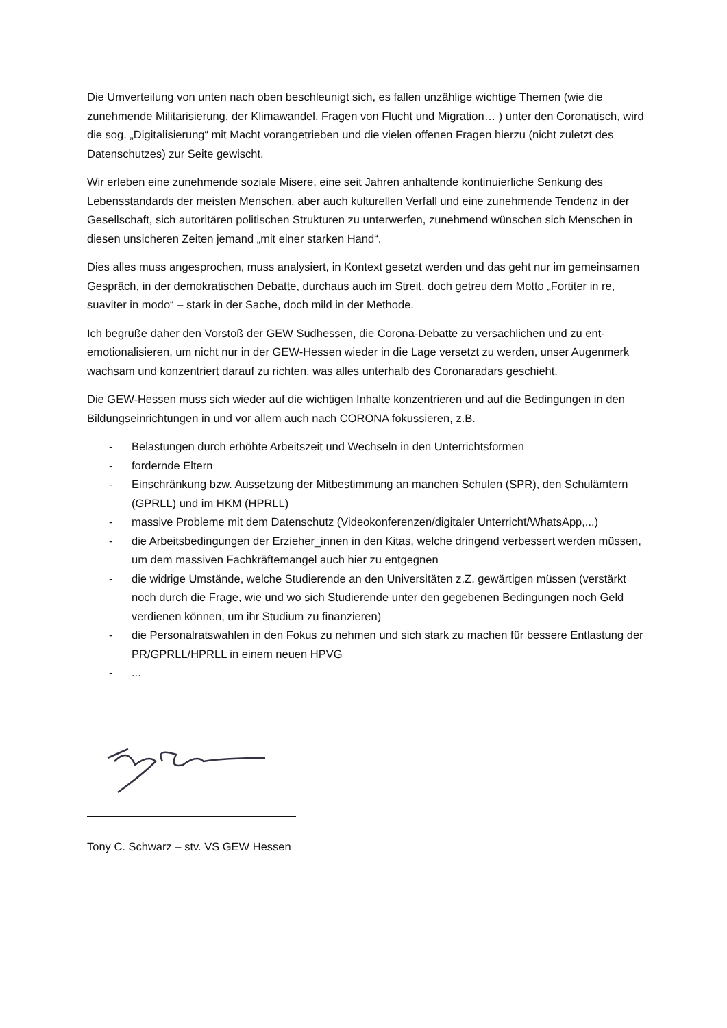Die Umverteilung von unten nach oben beschleunigt sich, es fallen unzählige wichtige Themen (wie die zunehmende Militarisierung, der Klimawandel, Fragen von Flucht und Migration… ) unter den Coronatisch, wird die sog. „Digitalisierung“ mit Macht vorangetrieben und die vielen offenen Fragen hierzu (nicht zuletzt des Datenschutzes) zur Seite gewischt.
Wir erleben eine zunehmende soziale Misere, eine seit Jahren anhaltende kontinuierliche Senkung des Lebensstandards der meisten Menschen, aber auch kulturellen Verfall und eine zunehmende Tendenz in der Gesellschaft, sich autoritären politischen Strukturen zu unterwerfen, zunehmend wünschen sich Menschen in diesen unsicheren Zeiten jemand „mit einer starken Hand“.
Dies alles muss angesprochen, muss analysiert, in Kontext gesetzt werden und das geht nur im gemeinsamen Gespräch, in der demokratischen Debatte, durchaus auch im Streit, doch getreu dem Motto „Fortiter in re, suaviter in modo“ – stark in der Sache, doch mild in der Methode.
Ich begrüße daher den Vorstoß der GEW Südhessen, die Corona-Debatte zu versachlichen und zu ent-emotionalisieren, um nicht nur in der GEW-Hessen wieder in die Lage versetzt zu werden, unser Augenmerk wachsam und konzentriert darauf zu richten, was alles unterhalb des Coronaradars geschieht.
Die GEW-Hessen muss sich wieder auf die wichtigen Inhalte konzentrieren und auf die Bedingungen in den Bildungseinrichtungen in und vor allem auch nach CORONA fokussieren, z.B.
- Belastungen durch erhöhte Arbeitszeit und Wechseln in den Unterrichtsformen
- fordernde Eltern
- Einschränkung bzw. Aussetzung der Mitbestimmung an manchen Schulen (SPR), den Schulämtern (GPRLL) und im HKM (HPRLL)
- massive Probleme mit dem Datenschutz (Videokonferenzen/digitaler Unterricht/WhatsApp,...)
- die Arbeitsbedingungen der Erzieher_innen in den Kitas, welche dringend verbessert werden müssen, um dem massiven Fachkräftemangel auch hier zu entgegnen
- die widrige Umstände, welche Studierende an den Universitäten z.Z. gewärtigen müssen (verstärkt noch durch die Frage, wie und wo sich Studierende unter den gegebenen Bedingungen noch Geld verdienen können, um ihr Studium zu finanzieren)
- die Personalratswahlen in den Fokus zu nehmen und sich stark zu machen für bessere Entlastung der PR/GPRLL/HPRLL in einem neuen HPVG
-...
Tony C. Schwarz – stv. VS GEW Hessen